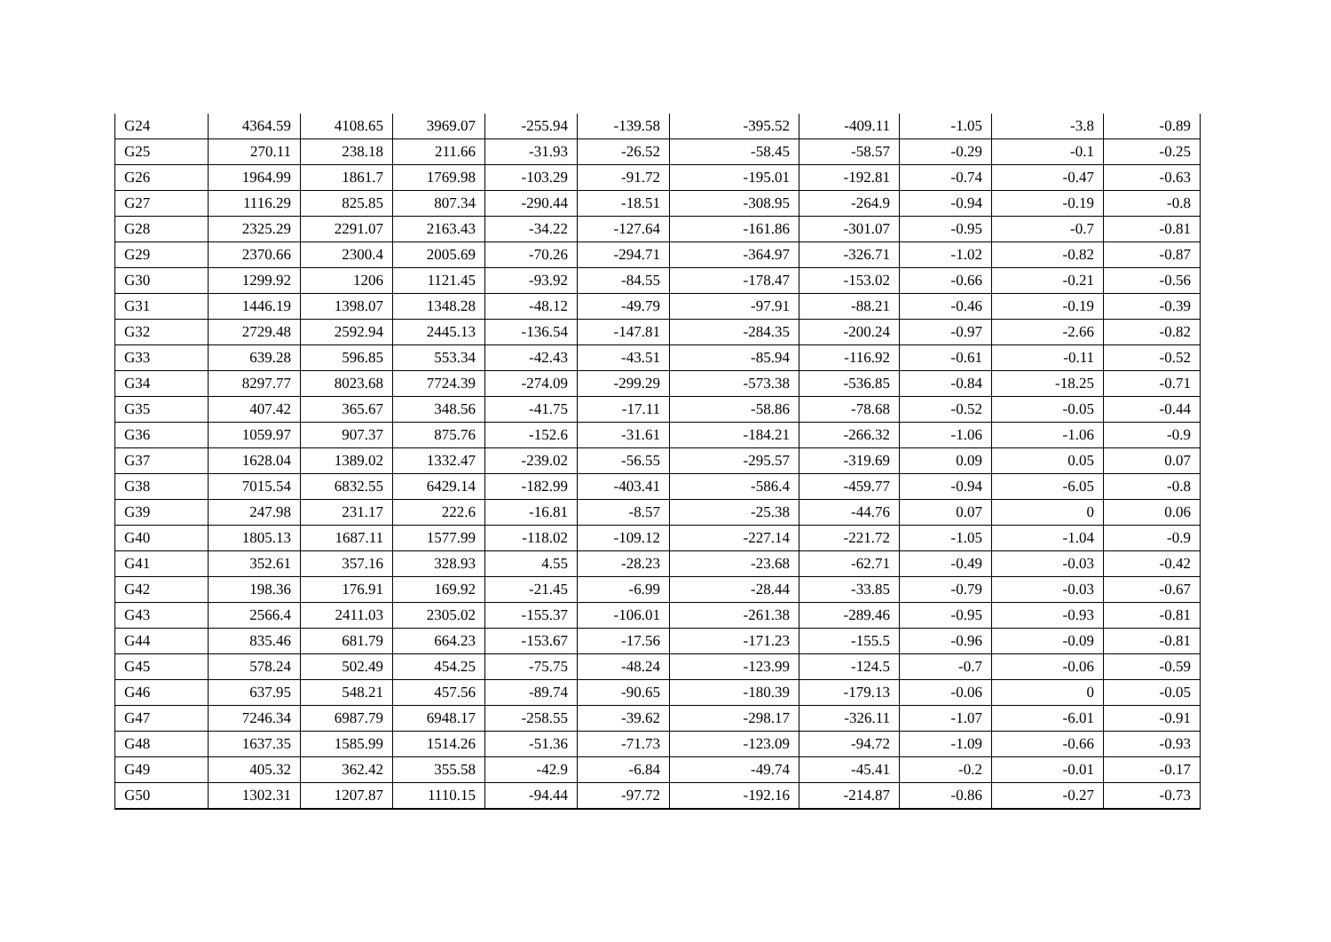| G24 | 4364.59 | 4108.65 | 3969.07 | -255.94 | -139.58 | -395.52 | -409.11 | -1.05 | -3.8 | -0.89 |
| G25 | 270.11 | 238.18 | 211.66 | -31.93 | -26.52 | -58.45 | -58.57 | -0.29 | -0.1 | -0.25 |
| G26 | 1964.99 | 1861.7 | 1769.98 | -103.29 | -91.72 | -195.01 | -192.81 | -0.74 | -0.47 | -0.63 |
| G27 | 1116.29 | 825.85 | 807.34 | -290.44 | -18.51 | -308.95 | -264.9 | -0.94 | -0.19 | -0.8 |
| G28 | 2325.29 | 2291.07 | 2163.43 | -34.22 | -127.64 | -161.86 | -301.07 | -0.95 | -0.7 | -0.81 |
| G29 | 2370.66 | 2300.4 | 2005.69 | -70.26 | -294.71 | -364.97 | -326.71 | -1.02 | -0.82 | -0.87 |
| G30 | 1299.92 | 1206 | 1121.45 | -93.92 | -84.55 | -178.47 | -153.02 | -0.66 | -0.21 | -0.56 |
| G31 | 1446.19 | 1398.07 | 1348.28 | -48.12 | -49.79 | -97.91 | -88.21 | -0.46 | -0.19 | -0.39 |
| G32 | 2729.48 | 2592.94 | 2445.13 | -136.54 | -147.81 | -284.35 | -200.24 | -0.97 | -2.66 | -0.82 |
| G33 | 639.28 | 596.85 | 553.34 | -42.43 | -43.51 | -85.94 | -116.92 | -0.61 | -0.11 | -0.52 |
| G34 | 8297.77 | 8023.68 | 7724.39 | -274.09 | -299.29 | -573.38 | -536.85 | -0.84 | -18.25 | -0.71 |
| G35 | 407.42 | 365.67 | 348.56 | -41.75 | -17.11 | -58.86 | -78.68 | -0.52 | -0.05 | -0.44 |
| G36 | 1059.97 | 907.37 | 875.76 | -152.6 | -31.61 | -184.21 | -266.32 | -1.06 | -1.06 | -0.9 |
| G37 | 1628.04 | 1389.02 | 1332.47 | -239.02 | -56.55 | -295.57 | -319.69 | 0.09 | 0.05 | 0.07 |
| G38 | 7015.54 | 6832.55 | 6429.14 | -182.99 | -403.41 | -586.4 | -459.77 | -0.94 | -6.05 | -0.8 |
| G39 | 247.98 | 231.17 | 222.6 | -16.81 | -8.57 | -25.38 | -44.76 | 0.07 | 0 | 0.06 |
| G40 | 1805.13 | 1687.11 | 1577.99 | -118.02 | -109.12 | -227.14 | -221.72 | -1.05 | -1.04 | -0.9 |
| G41 | 352.61 | 357.16 | 328.93 | 4.55 | -28.23 | -23.68 | -62.71 | -0.49 | -0.03 | -0.42 |
| G42 | 198.36 | 176.91 | 169.92 | -21.45 | -6.99 | -28.44 | -33.85 | -0.79 | -0.03 | -0.67 |
| G43 | 2566.4 | 2411.03 | 2305.02 | -155.37 | -106.01 | -261.38 | -289.46 | -0.95 | -0.93 | -0.81 |
| G44 | 835.46 | 681.79 | 664.23 | -153.67 | -17.56 | -171.23 | -155.5 | -0.96 | -0.09 | -0.81 |
| G45 | 578.24 | 502.49 | 454.25 | -75.75 | -48.24 | -123.99 | -124.5 | -0.7 | -0.06 | -0.59 |
| G46 | 637.95 | 548.21 | 457.56 | -89.74 | -90.65 | -180.39 | -179.13 | -0.06 | 0 | -0.05 |
| G47 | 7246.34 | 6987.79 | 6948.17 | -258.55 | -39.62 | -298.17 | -326.11 | -1.07 | -6.01 | -0.91 |
| G48 | 1637.35 | 1585.99 | 1514.26 | -51.36 | -71.73 | -123.09 | -94.72 | -1.09 | -0.66 | -0.93 |
| G49 | 405.32 | 362.42 | 355.58 | -42.9 | -6.84 | -49.74 | -45.41 | -0.2 | -0.01 | -0.17 |
| G50 | 1302.31 | 1207.87 | 1110.15 | -94.44 | -97.72 | -192.16 | -214.87 | -0.86 | -0.27 | -0.73 |